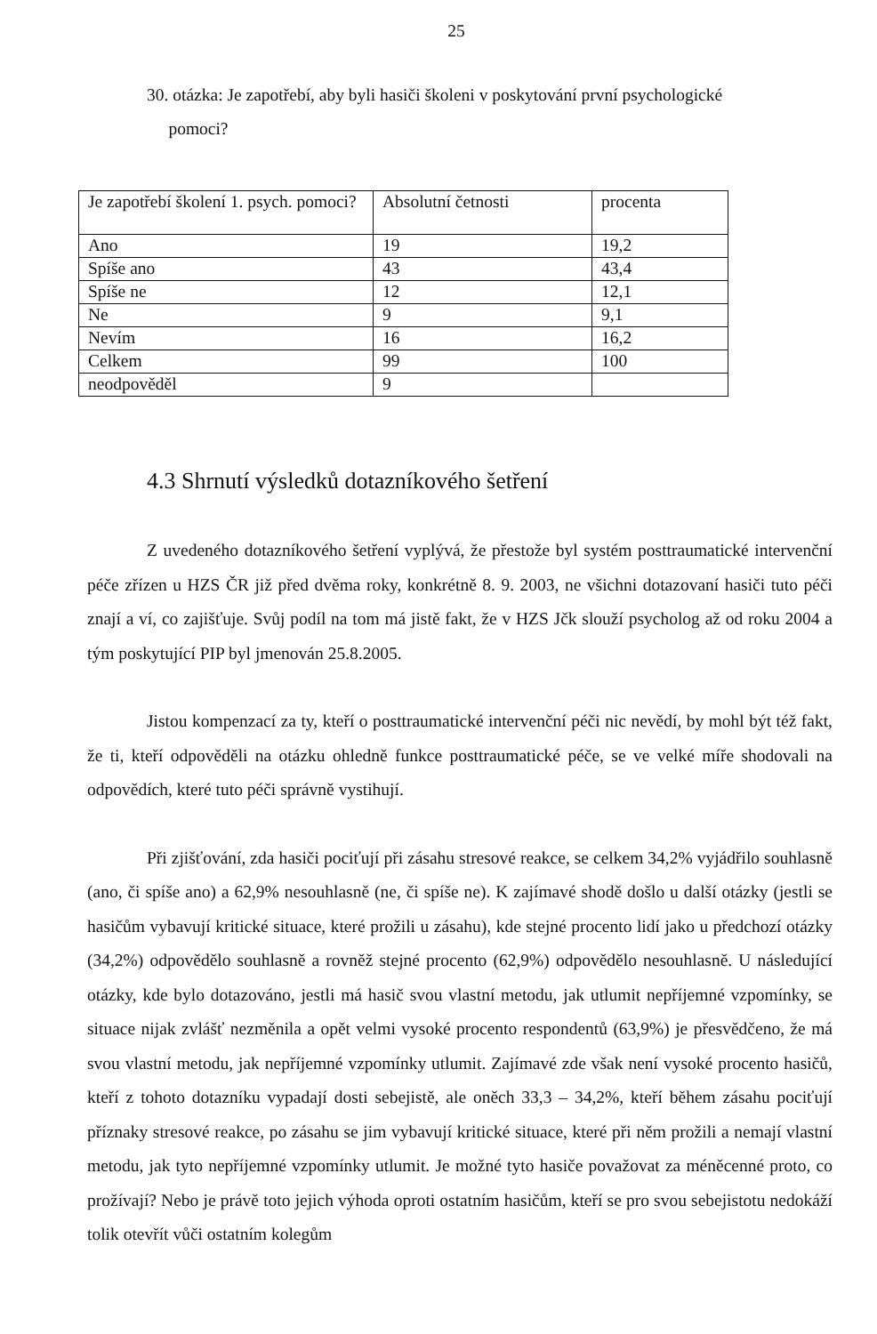25
30. otázka: Je zapotřebí, aby byli hasiči školeni v poskytování první psychologické
pomoci?
| Je zapotřebí školení 1. psych. pomoci? | Absolutní četnosti | procenta |
| Ano | 19 | 19,2 |
| Spíše ano | 43 | 43,4 |
| Spíše ne | 12 | 12,1 |
| Ne | 9 | 9,1 |
| Nevím | 16 | 16,2 |
| Celkem | 99 | 100 |
| neodpověděl | 9 | |
4.3 Shrnutí výsledků dotazníkového šetření
Z uvedeného dotazníkového šetření vyplývá, že přestože byl systém posttraumatické intervenční péče zřízen u HZS ČR již před dvěma roky, konkrétně 8. 9. 2003, ne všichni dotazovaní hasiči tuto péči znají a ví, co zajišťuje. Svůj podíl na tom má jistě fakt, že v HZS Jčk slouží psycholog až od roku 2004 a tým poskytující PIP byl jmenován 25.8.2005.
Jistou kompenzací za ty, kteří o posttraumatické intervenční péči nic nevědí, by mohl být též fakt, že ti, kteří odpověděli na otázku ohledně funkce posttraumatické péče, se ve velké míře shodovali na odpovědích, které tuto péči správně vystihují.
Při zjišťování, zda hasiči pociťují při zásahu stresové reakce, se celkem 34,2% vyjádřilo souhlasně (ano, či spíše ano) a 62,9% nesouhlasně (ne, či spíše ne). K zajímavé shodě došlo u další otázky (jestli se hasičům vybavují kritické situace, které prožili u zásahu), kde stejné procento lidí jako u předchozí otázky (34,2%) odpovědělo souhlasně a rovněž stejné procento (62,9%) odpovědělo nesouhlasně. U následující otázky, kde bylo dotazováno, jestli má hasič svou vlastní metodu, jak utlumit nepříjemné vzpomínky, se situace nijak zvlášť nezměnila a opět velmi vysoké procento respondentů (63,9%) je přesvědčeno, že má svou vlastní metodu, jak nepříjemné vzpomínky utlumit. Zajímavé zde však není vysoké procento hasičů, kteří z tohoto dotazníku vypadají dosti sebejistě, ale oněch 33,3 – 34,2%, kteří během zásahu pociťují příznaky stresové reakce, po zásahu se jim vybavují kritické situace, které při něm prožili a nemají vlastní metodu, jak tyto nepříjemné vzpomínky utlumit. Je možné tyto hasiče považovat za méněcenné proto, co prožívají? Nebo je právě toto jejich výhoda oproti ostatním hasičům, kteří se pro svou sebejistotu nedokáží tolik otevřít vůči ostatním kolegům